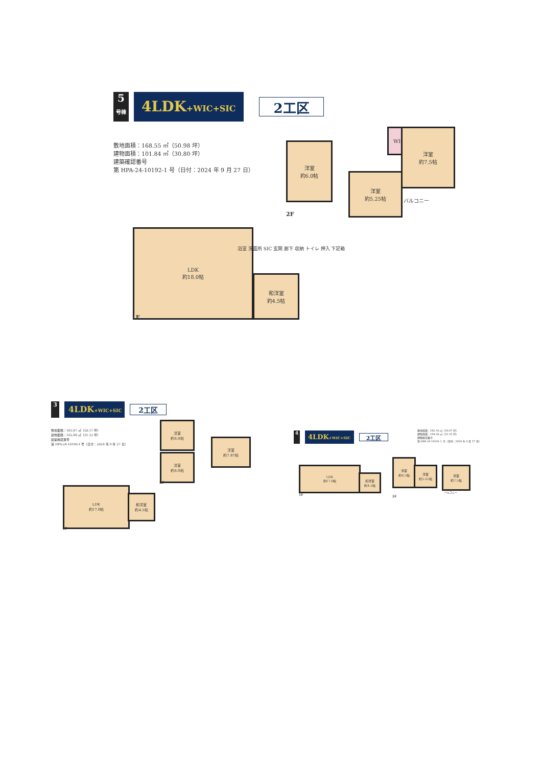5
号棟
4LDK+WIC+SIC
2工区
敷地面積：168.55 ㎡（50.98 坪）
建物面積：101.84 ㎡（30.80 坪）
建築確認番号
第 HPA-24-10192-1 号（日付：2024 年 9 月 27 日）
洋室
約6.0帖
WIC
洋室
約7.5帖
洋室
約5.25帖
バルコニー
2F
LDK
約18.0帖
和洋室
約4.5帖
浴室 洗面所 SIC 玄関 廊下 収納 トイレ 押入 下足箱
1F
3
4LDK+WIC+SIC
2工区
敷地面積：165.87 ㎡（50.17 坪）
建物面積：102.88 ㎡（31.12 坪）
建築確認番号
第 HPA-24-10190-1 号（日付：2024 年 9 月 27 日）
洋室
約6.0帖
洋室
約6.0帖
洋室
約7.87帖
2F
LDK
約17.0帖
和洋室
約4.5帖
1F
4
4LDK+WIC+SIC
2工区
敷地面積：165.54 ㎡（50.07 坪）
建物面積：104.33 ㎡（31.55 坪）
建築確認番号
第 HPA-24-10191-1 号（日付：2024 年 9 月 27 日）
LDK
約17.0帖
和洋室
約4.5帖
1F
洋室
約6.5帖
洋室
約5.25帖
洋室
約7.5帖
バルコニー
2F